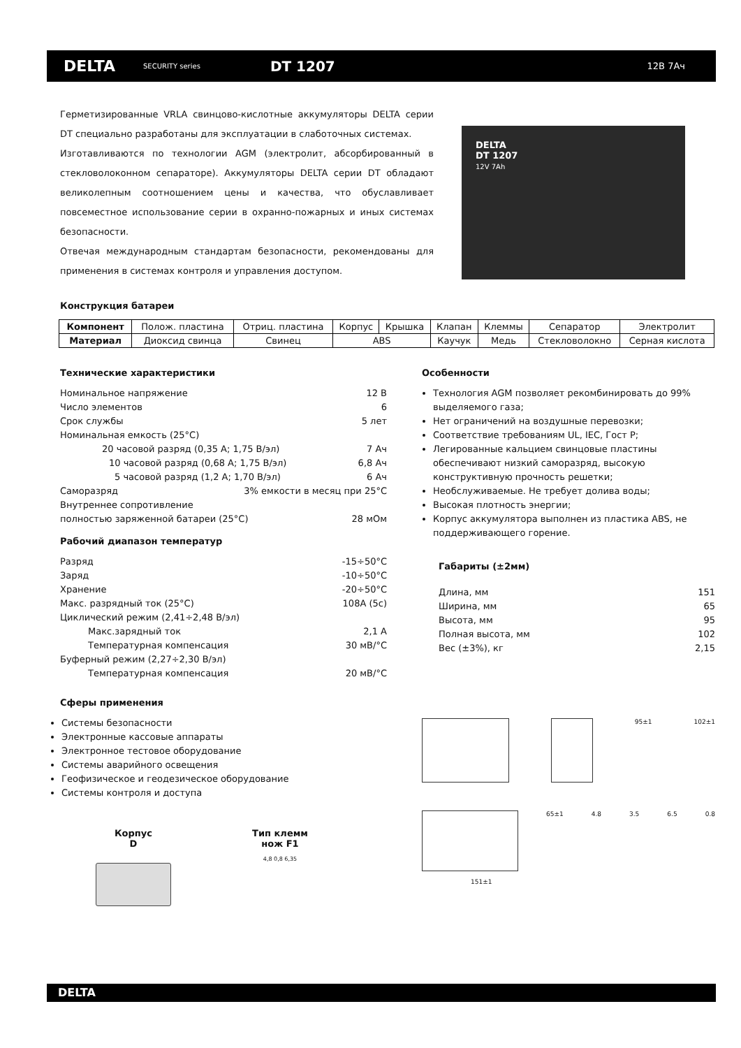DELTA SECURITY series DT 1207 12В 7Ач
Герметизированные VRLA свинцово-кислотные аккумуляторы DELTA серии DT специально разработаны для эксплуатации в слаботочных системах.
Изготавливаются по технологии AGM (электролит, абсорбированный в стекловолоконном сепараторе). Аккумуляторы DELTA серии DT обладают великолепным соотношением цены и качества, что обуславливает повсеместное использование серии в охранно-пожарных и иных системах безопасности.
Отвечая международным стандартам безопасности, рекомендованы для применения в системах контроля и управления доступом.
DELTA
DT 1207
12V 7Ah
Конструкция батареи
| Компонент | Полож. пластина | Отриц. пластина | Корпус | Крышка | Клапан | Клеммы | Сепаратор | Электролит |
| Материал | Диоксид свинца | Свинец | ABS | | Каучук | Медь | Стекловолокно | Серная кислота |
Технические характеристики
Номинальное напряжение 12 В
Число элементов 6
Срок службы 5 лет
Номинальная емкость (25°C)
20 часовой разряд (0,35 А; 1,75 В/эл) 7 Ач
10 часовой разряд (0,68 А; 1,75 В/эл) 6,8 Ач
5 часовой разряд (1,2 А; 1,70 В/эл) 6 Ач
Саморазряд 3% емкости в месяц при 25°C
Внутреннее сопротивление
полностью заряженной батареи (25°C) 28 мОм
Рабочий диапазон температур
Разряд -15÷50°C
Заряд -10÷50°C
Хранение -20÷50°C
Макс. разрядный ток (25°C) 108А (5с)
Циклический режим (2,41÷2,48 В/эл)
Макс.зарядный ток 2,1 А
Температурная компенсация 30 мВ/°C
Буферный режим (2,27÷2,30 В/эл)
Температурная компенсация 20 мВ/°C
Сферы применения
Системы безопасности
Электронные кассовые аппараты
Электронное тестовое оборудование
Системы аварийного освещения
Геофизическое и геодезическое оборудование
Системы контроля и доступа
Корпус
D
Тип клемм
нож F1
4,8 0,8 6,35
Особенности
Технология AGM позволяет рекомбинировать до 99% выделяемого газа;
Нет ограничений на воздушные перевозки;
Соответствие требованиям UL, IEC, Гост Р;
Легированные кальцием свинцовые пластины обеспечивают низкий саморазряд, высокую конструктивную прочность решетки;
Необслуживаемые. Не требует долива воды;
Высокая плотность энергии;
Корпус аккумулятора выполнен из пластика ABS, не поддерживающего горение.
Габариты (±2мм)
Длина, мм 151
Ширина, мм 65
Высота, мм 95
Полная высота, мм 102
Вес (±3%), кг 2,15
95±1 102±1
65±1 4.8 3.5 6.5 0.8
151±1
DELTA